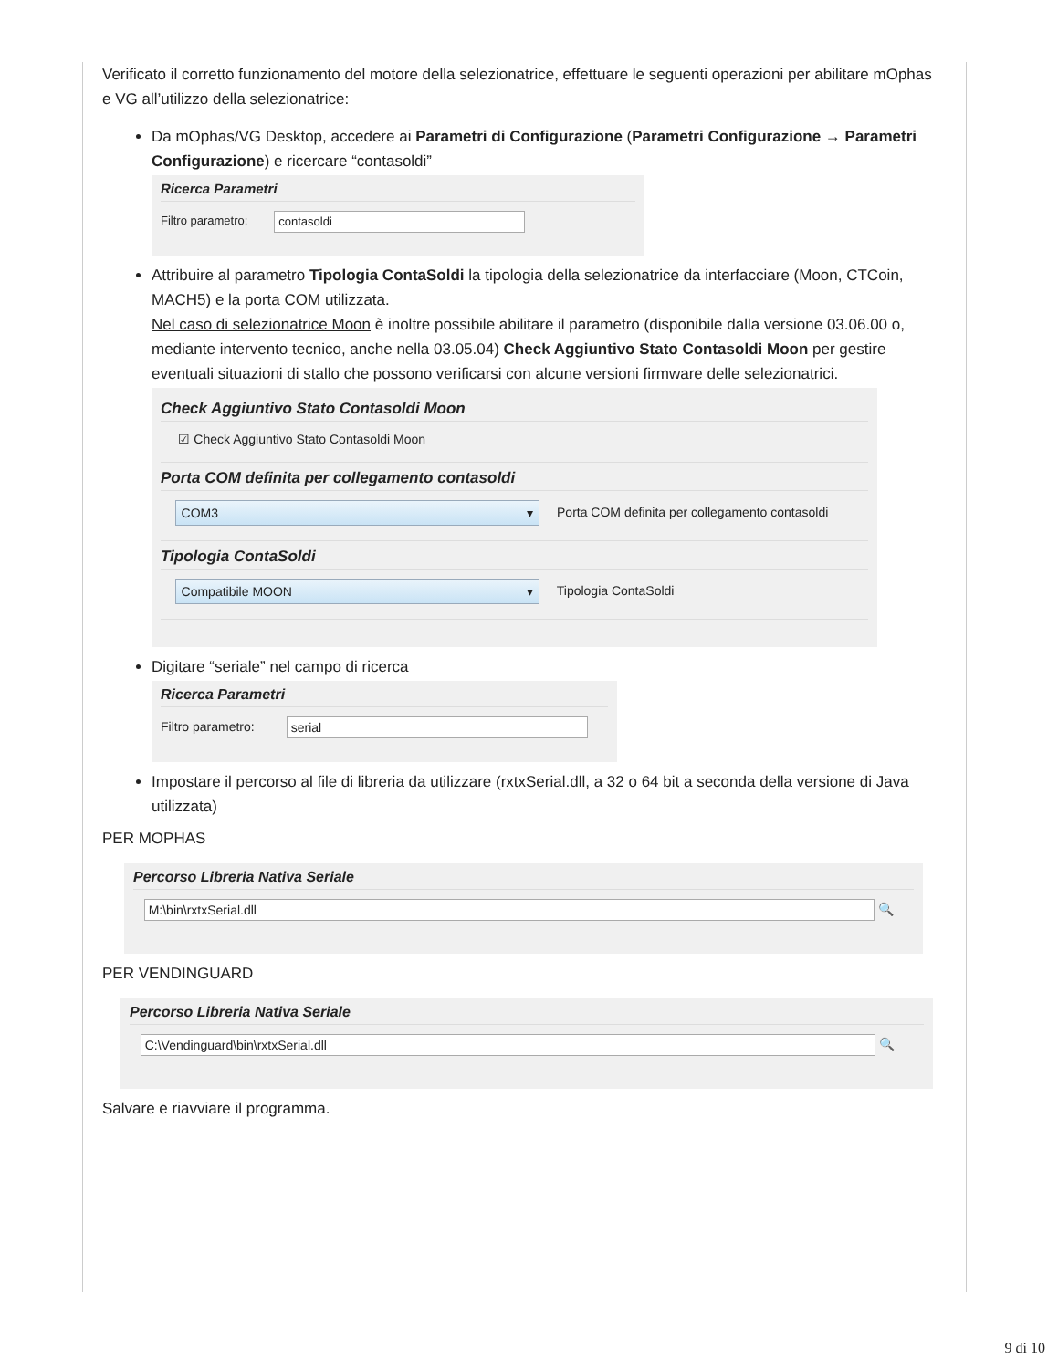Verificato il corretto funzionamento del motore della selezionatrice, effettuare le seguenti operazioni per abilitare mOphas e VG all’utilizzo della selezionatrice:
Da mOphas/VG Desktop, accedere ai Parametri di Configurazione (Parametri Configurazione → Parametri Configurazione) e ricercare “contasoldi”
Ricerca Parametri
Filtro parametro: contasoldi
Attribuire al parametro Tipologia ContaSoldi la tipologia della selezionatrice da interfacciare (Moon, CTCoin, MACH5) e la porta COM utilizzata.
Nel caso di selezionatrice Moon è inoltre possibile abilitare il parametro (disponibile dalla versione 03.06.00 o, mediante intervento tecnico, anche nella 03.05.04) Check Aggiuntivo Stato Contasoldi Moon per gestire eventuali situazioni di stallo che possono verificarsi con alcune versioni firmware delle selezionatrici.
Check Aggiuntivo Stato Contasoldi Moon
☑ Check Aggiuntivo Stato Contasoldi Moon
Porta COM definita per collegamento contasoldi
COM3 ▾ Porta COM definita per collegamento contasoldi
Tipologia ContaSoldi
Compatibile MOON ▾ Tipologia ContaSoldi
Digitare “seriale” nel campo di ricerca
Ricerca Parametri
Filtro parametro: serial
Impostare il percorso al file di libreria da utilizzare (rxtxSerial.dll, a 32 o 64 bit a seconda della versione di Java utilizzata)
PER MOPHAS
Percorso Libreria Nativa Seriale
M:\bin\rxtxSerial.dll 🔍
PER VENDINGUARD
Percorso Libreria Nativa Seriale
C:\Vendinguard\bin\rxtxSerial.dll 🔍
Salvare e riavviare il programma.
9 di 10